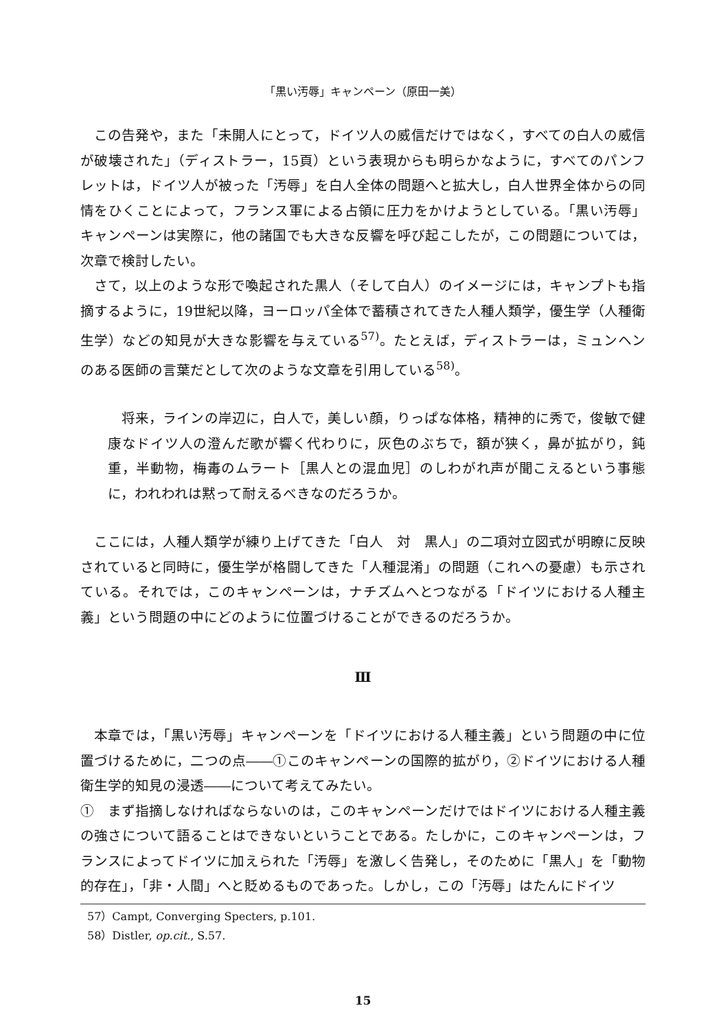「黒い汚辱」キャンペーン（原田一美）
この告発や，また「未開人にとって，ドイツ人の威信だけではなく，すべての白人の威信が破壊された」（ディストラー，15頁）という表現からも明らかなように，すべてのパンフレットは，ドイツ人が被った「汚辱」を白人全体の問題へと拡大し，白人世界全体からの同情をひくことによって，フランス軍による占領に圧力をかけようとしている。「黒い汚辱」キャンペーンは実際に，他の諸国でも大きな反響を呼び起こしたが，この問題については，次章で検討したい。
さて，以上のような形で喚起された黒人（そして白人）のイメージには，キャンプトも指摘するように，19世紀以降，ヨーロッパ全体で蓄積されてきた人種人類学，優生学（人種衛生学）などの知見が大きな影響を与えている<sup>57)</sup>。たとえば，ディストラーは，ミュンヘンのある医師の言葉だとして次のような文章を引用している<sup>58)</sup>。
将来，ラインの岸辺に，白人で，美しい顔，りっぱな体格，精神的に秀で，俊敏で健康なドイツ人の澄んだ歌が響く代わりに，灰色のぶちで，額が狭く，鼻が拡がり，鈍重，半動物，梅毒のムラート［黒人との混血児］のしわがれ声が聞こえるという事態に，われわれは黙って耐えるべきなのだろうか。
ここには，人種人類学が練り上げてきた「白人　対　黒人」の二項対立図式が明瞭に反映されていると同時に，優生学が格闘してきた「人種混淆」の問題（これへの憂慮）も示されている。それでは，このキャンペーンは，ナチズムへとつながる「ドイツにおける人種主義」という問題の中にどのように位置づけることができるのだろうか。
Ⅲ
本章では，「黒い汚辱」キャンペーンを「ドイツにおける人種主義」という問題の中に位置づけるために，二つの点――①このキャンペーンの国際的拡がり，②ドイツにおける人種衛生学的知見の浸透――について考えてみたい。
①　まず指摘しなければならないのは，このキャンペーンだけではドイツにおける人種主義の強さについて語ることはできないということである。たしかに，このキャンペーンは，フランスによってドイツに加えられた「汚辱」を激しく告発し，そのために「黒人」を「動物的存在」，「非・人間」へと貶めるものであった。しかし，この「汚辱」はたんにドイツ
57）Campt, Converging Specters, p.101.
58）Distler, op.cit., S.57.
15